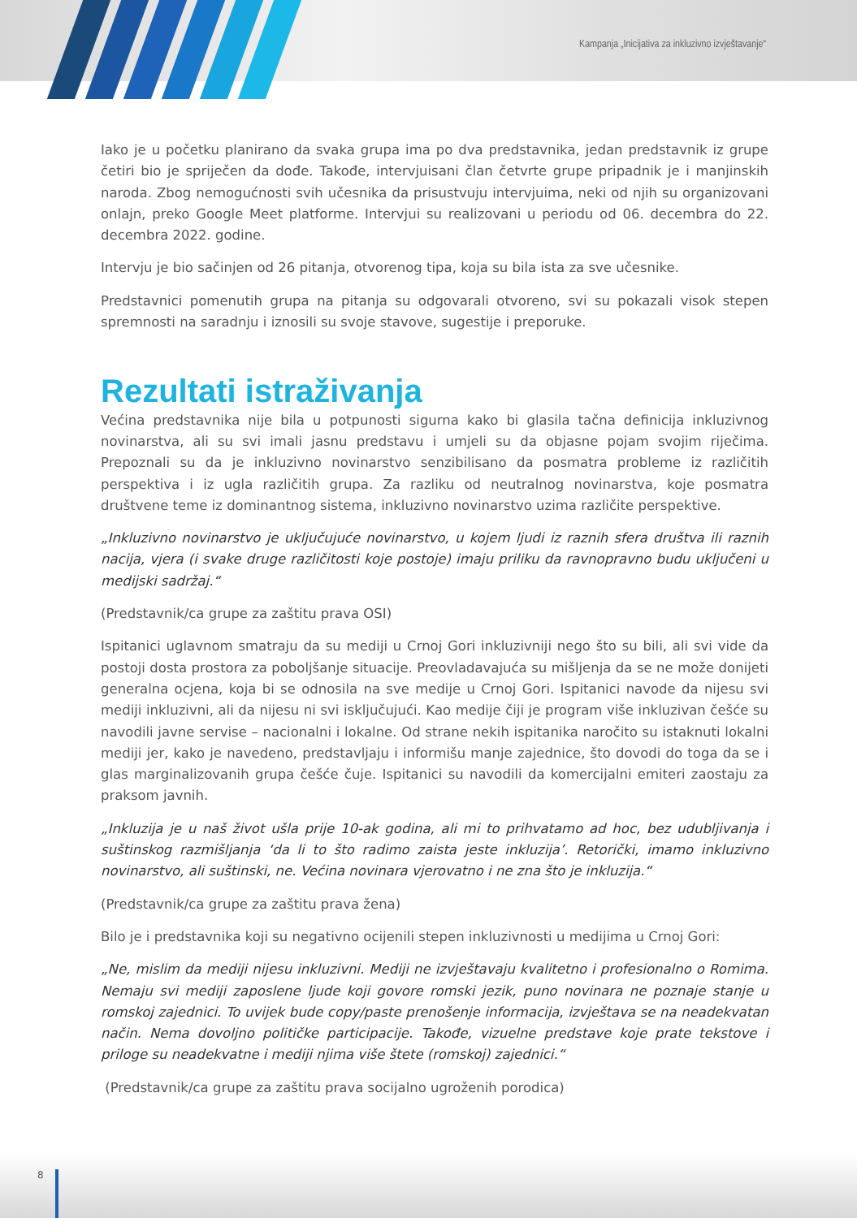Kampanja „Inicijativa za inkluzivno izvještavanje“
Iako je u početku planirano da svaka grupa ima po dva predstavnika, jedan predstavnik iz grupe četiri bio je spriječen da dođe. Takođe, intervjuisani član četvrte grupe pripadnik je i manjinskih naroda. Zbog nemogućnosti svih učesnika da prisustvuju intervjuima, neki od njih su organizovani onlajn, preko Google Meet platforme. Intervjui su realizovani u periodu od 06. decembra do 22. decembra 2022. godine.
Intervju je bio sačinjen od 26 pitanja, otvorenog tipa, koja su bila ista za sve učesnike.
Predstavnici pomenutih grupa na pitanja su odgovarali otvoreno, svi su pokazali visok stepen spremnosti na saradnju i iznosili su svoje stavove, sugestije i preporuke.
Rezultati istraživanja
Većina predstavnika nije bila u potpunosti sigurna kako bi glasila tačna definicija inkluzivnog novinarstva, ali su svi imali jasnu predstavu i umjeli su da objasne pojam svojim riječima. Prepoznali su da je inkluzivno novinarstvo senzibilisano da posmatra probleme iz različitih perspektiva i iz ugla različitih grupa. Za razliku od neutralnog novinarstva, koje posmatra društvene teme iz dominantnog sistema, inkluzivno novinarstvo uzima različite perspektive.
„Inkluzivno novinarstvo je uključujuće novinarstvo, u kojem ljudi iz raznih sfera društva ili raznih nacija, vjera (i svake druge različitosti koje postoje) imaju priliku da ravnopravno budu uključeni u medijski sadržaj.“
(Predstavnik/ca grupe za zaštitu prava OSI)
Ispitanici uglavnom smatraju da su mediji u Crnoj Gori inkluzivniji nego što su bili, ali svi vide da postoji dosta prostora za poboljšanje situacije. Preovladavajuća su mišljenja da se ne može donijeti generalna ocjena, koja bi se odnosila na sve medije u Crnoj Gori. Ispitanici navode da nijesu svi mediji inkluzivni, ali da nijesu ni svi isključujući. Kao medije čiji je program više inkluzivan češće su navodili javne servise – nacionalni i lokalne. Od strane nekih ispitanika naročito su istaknuti lokalni mediji jer, kako je navedeno, predstavljaju i informišu manje zajednice, što dovodi do toga da se i glas marginalizovanih grupa češće čuje. Ispitanici su navodili da komercijalni emiteri zaostaju za praksom javnih.
„Inkluzija je u naš život ušla prije 10-ak godina, ali mi to prihvatamo ad hoc, bez udubljivanja i suštinskog razmišljanja ‘da li to što radimo zaista jeste inkluzija’. Retorički, imamo inkluzivno novinarstvo, ali suštinski, ne. Većina novinara vjerovatno i ne zna što je inkluzija.“
(Predstavnik/ca grupe za zaštitu prava žena)
Bilo je i predstavnika koji su negativno ocijenili stepen inkluzivnosti u medijima u Crnoj Gori:
„Ne, mislim da mediji nijesu inkluzivni. Mediji ne izvještavaju kvalitetno i profesionalno o Romima. Nemaju svi mediji zaposlene ljude koji govore romski jezik, puno novinara ne poznaje stanje u romskoj zajednici. To uvijek bude copy/paste prenošenje informacija, izvještava se na neadekvatan način. Nema dovoljno političke participacije. Takođe, vizuelne predstave koje prate tekstove i priloge su neadekvatne i mediji njima više štete (romskoj) zajednici.“
(Predstavnik/ca grupe za zaštitu prava socijalno ugroženih porodica)
8